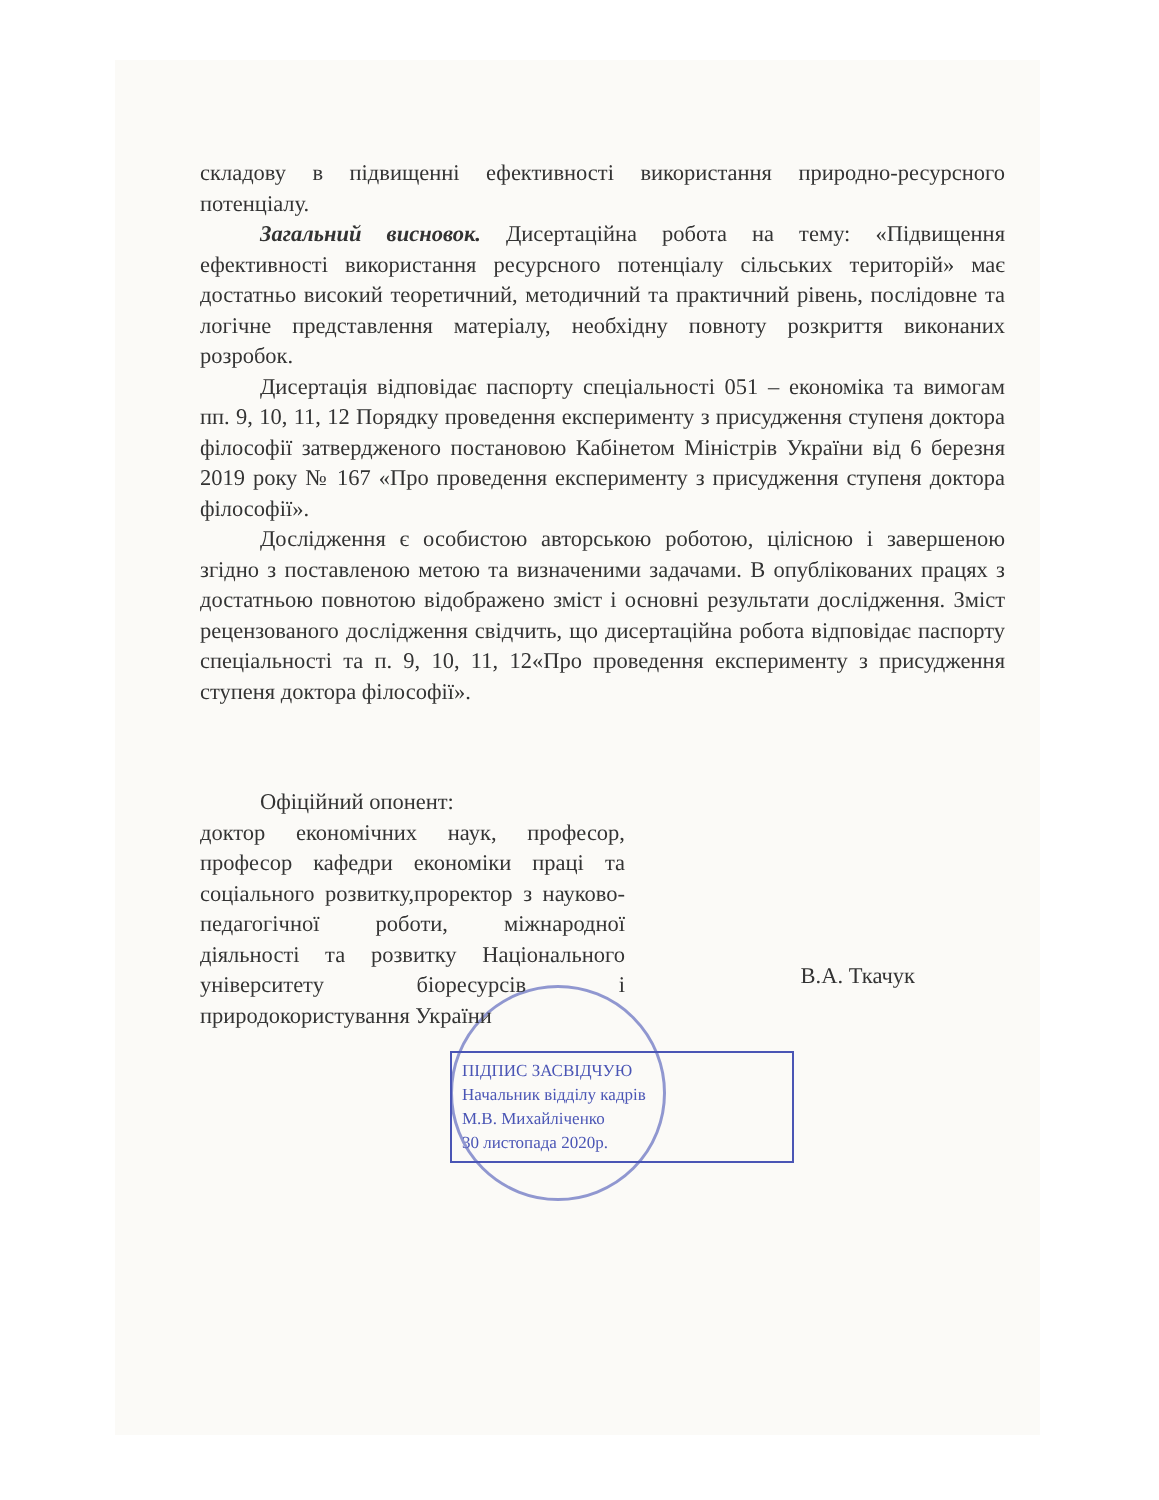складову в підвищенні ефективності використання природно-ресурсного потенціалу.
Загальний висновок. Дисертаційна робота на тему: «Підвищення ефективності використання ресурсного потенціалу сільських територій» має достатньо високий теоретичний, методичний та практичний рівень, послідовне та логічне представлення матеріалу, необхідну повноту розкриття виконаних розробок.
Дисертація відповідає паспорту спеціальності 051 – економіка та вимогам пп. 9, 10, 11, 12 Порядку проведення експерименту з присудження ступеня доктора філософії затвердженого постановою Кабінетом Міністрів України від 6 березня 2019 року № 167 «Про проведення експерименту з присудження ступеня доктора філософії».
Дослідження є особистою авторською роботою, цілісною і завершеною згідно з поставленою метою та визначеними задачами. В опублікованих працях з достатньою повнотою відображено зміст і основні результати дослідження. Зміст рецензованого дослідження свідчить, що дисертаційна робота відповідає паспорту спеціальності та п. 9, 10, 11, 12«Про проведення експерименту з присудження ступеня доктора філософії».
Офіційний опонент:
доктор економічних наук, професор, професор кафедри економіки праці та соціального розвитку,проректор з науково-педагогічної роботи, міжнародної діяльності та розвитку Національного університету біоресурсів і природокористування України
В.А. Ткачук
ПІДПИС ЗАСВІДЧУЮ
Начальник відділу кадрів
М.В. Михайліченко
30 листопада 2020р.